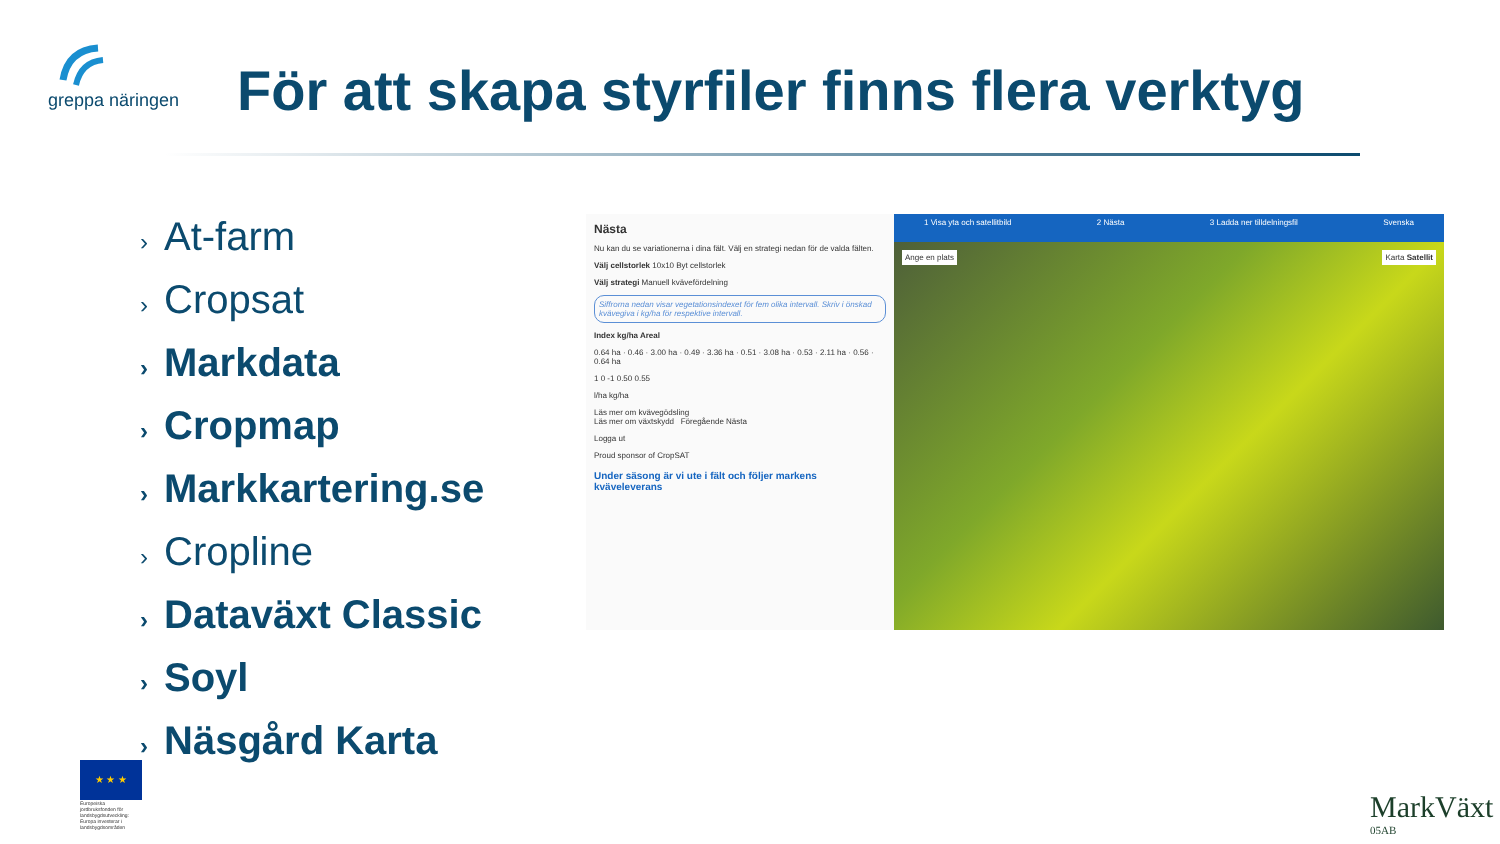greppa näringen
För att skapa styrfiler finns flera verktyg
› At-farm
› Cropsat
› Markdata
› Cropmap
› Markkartering.se
› Cropline
› Dataväxt Classic
› Soyl
› Näsgård Karta
Nästa
Nu kan du se variationerna i dina fält. Välj en strategi nedan för de valda fälten.
Välj cellstorlek 10x10 Byt cellstorlek
Välj strategi Manuell kvävefördelning
Siffrorna nedan visar vegetationsindexet för fem olika intervall. Skriv i önskad kvävegiva i kg/ha för respektive intervall.
Index kg/ha Areal
0.64 ha · 0.46 · 3.00 ha · 0.49 · 3.36 ha · 0.51 · 3.08 ha · 0.53 · 2.11 ha · 0.56 · 0.64 ha
1 0 -1 0.50 0.55
l/ha kg/ha
Läs mer om kvävegödsling
Läs mer om växtskydd Föregående Nästa
Logga ut
Proud sponsor of CropSAT
Under säsong är vi ute i fält och följer markens kväveleverans
1 Visa yta och satellitbild 2 Nästa 3 Ladda ner tilldelningsfil Svenska
Ange en plats Karta Satellit
★ ★ ★
Europeiska jordbruksfonden för landsbygdsutveckling: Europa investerar i landsbygdsområden
MarkVäxt
05AB